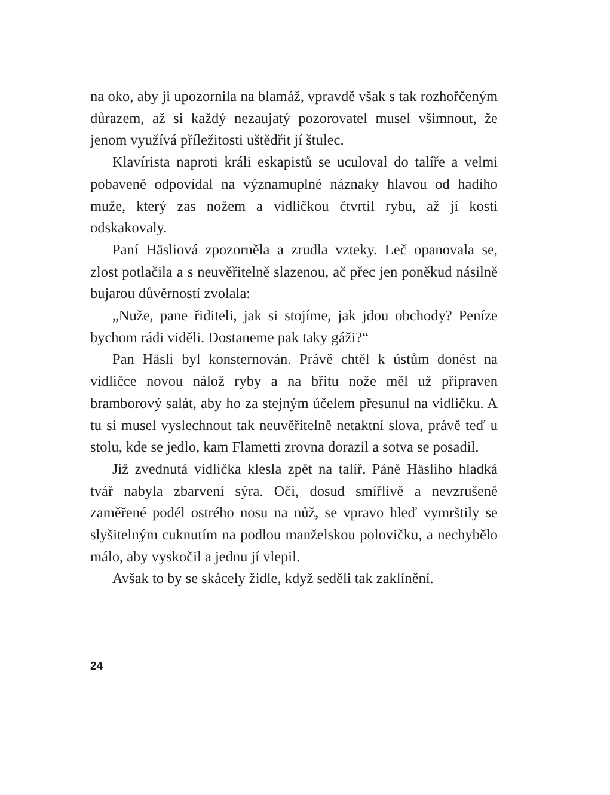na oko, aby ji upozornila na blamáž, vpravdě však s tak rozhořčeným důrazem, až si každý nezaujatý pozorovatel musel všimnout, že jenom využívá příležitosti uštědřit jí štulec.
Klavírista naproti králi eskapistů se uculoval do talíře a velmi pobaveně odpovídal na významuplné náznaky hlavou od hadího muže, který zas nožem a vidličkou čtvrtil rybu, až jí kosti odskakovaly.
Paní Häsliová zpozorněla a zrudla vzteky. Leč opanovala se, zlost potlačila a s neuvěřitelně slazenou, ač přec jen poněkud násilně bujarou důvěrností zvolala:
„Nuže, pane řiditeli, jak si stojíme, jak jdou obchody? Peníze bychom rádi viděli. Dostaneme pak taky gáži?“
Pan Häsli byl konsternován. Právě chtěl k ústům donést na vidličce novou nálož ryby a na břitu nože měl už připraven bramborový salát, aby ho za stejným účelem přesunul na vidličku. A tu si musel vyslechnout tak neuvěřitelně netaktní slova, právě teď u stolu, kde se jedlo, kam Flametti zrovna dorazil a sotva se posadil.
Již zvednutá vidlička klesla zpět na talíř. Páně Häsliho hladká tvář nabyla zbarvení sýra. Oči, dosud smířlivě a nevzrušeně zaměřené podél ostrého nosu na nůž, se vpravo hleď vymrštily se slyšitelným cuknutím na podlou manželskou polovičku, a nechybělo málo, aby vyskočil a jednu jí vlepil.
Avšak to by se skácely židle, když seděli tak zaklínění.
24